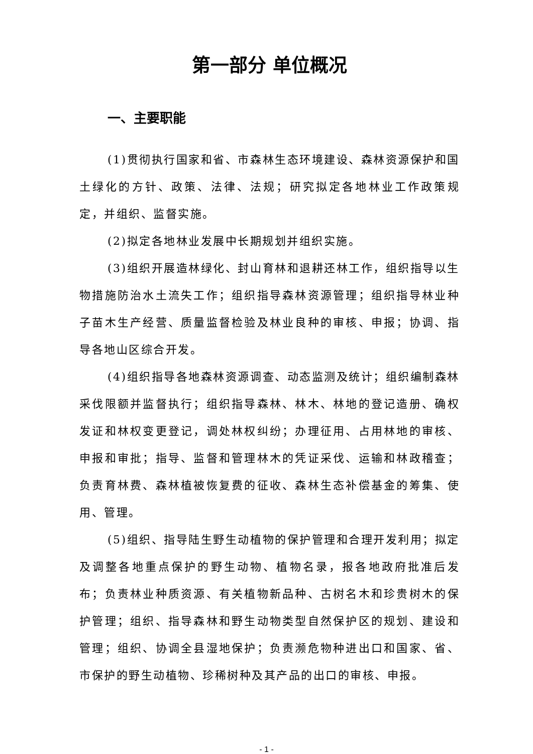第一部分 单位概况
一、主要职能
(1)贯彻执行国家和省、市森林生态环境建设、森林资源保护和国土绿化的方针、政策、法律、法规；研究拟定各地林业工作政策规定，并组织、监督实施。
(2)拟定各地林业发展中长期规划并组织实施。
(3)组织开展造林绿化、封山育林和退耕还林工作，组织指导以生物措施防治水土流失工作；组织指导森林资源管理；组织指导林业种子苗木生产经营、质量监督检验及林业良种的审核、申报；协调、指导各地山区综合开发。
(4)组织指导各地森林资源调查、动态监测及统计；组织编制森林采伐限额并监督执行；组织指导森林、林木、林地的登记造册、确权发证和林权变更登记，调处林权纠纷；办理征用、占用林地的审核、申报和审批；指导、监督和管理林木的凭证采伐、运输和林政稽查；负责育林费、森林植被恢复费的征收、森林生态补偿基金的筹集、使用、管理。
(5)组织、指导陆生野生动植物的保护管理和合理开发利用；拟定及调整各地重点保护的野生动物、植物名录，报各地政府批准后发布；负责林业种质资源、有关植物新品种、古树名木和珍贵树木的保护管理；组织、指导森林和野生动物类型自然保护区的规划、建设和管理；组织、协调全县湿地保护；负责濒危物种进出口和国家、省、市保护的野生动植物、珍稀树种及其产品的出口的审核、申报。
- 1 -